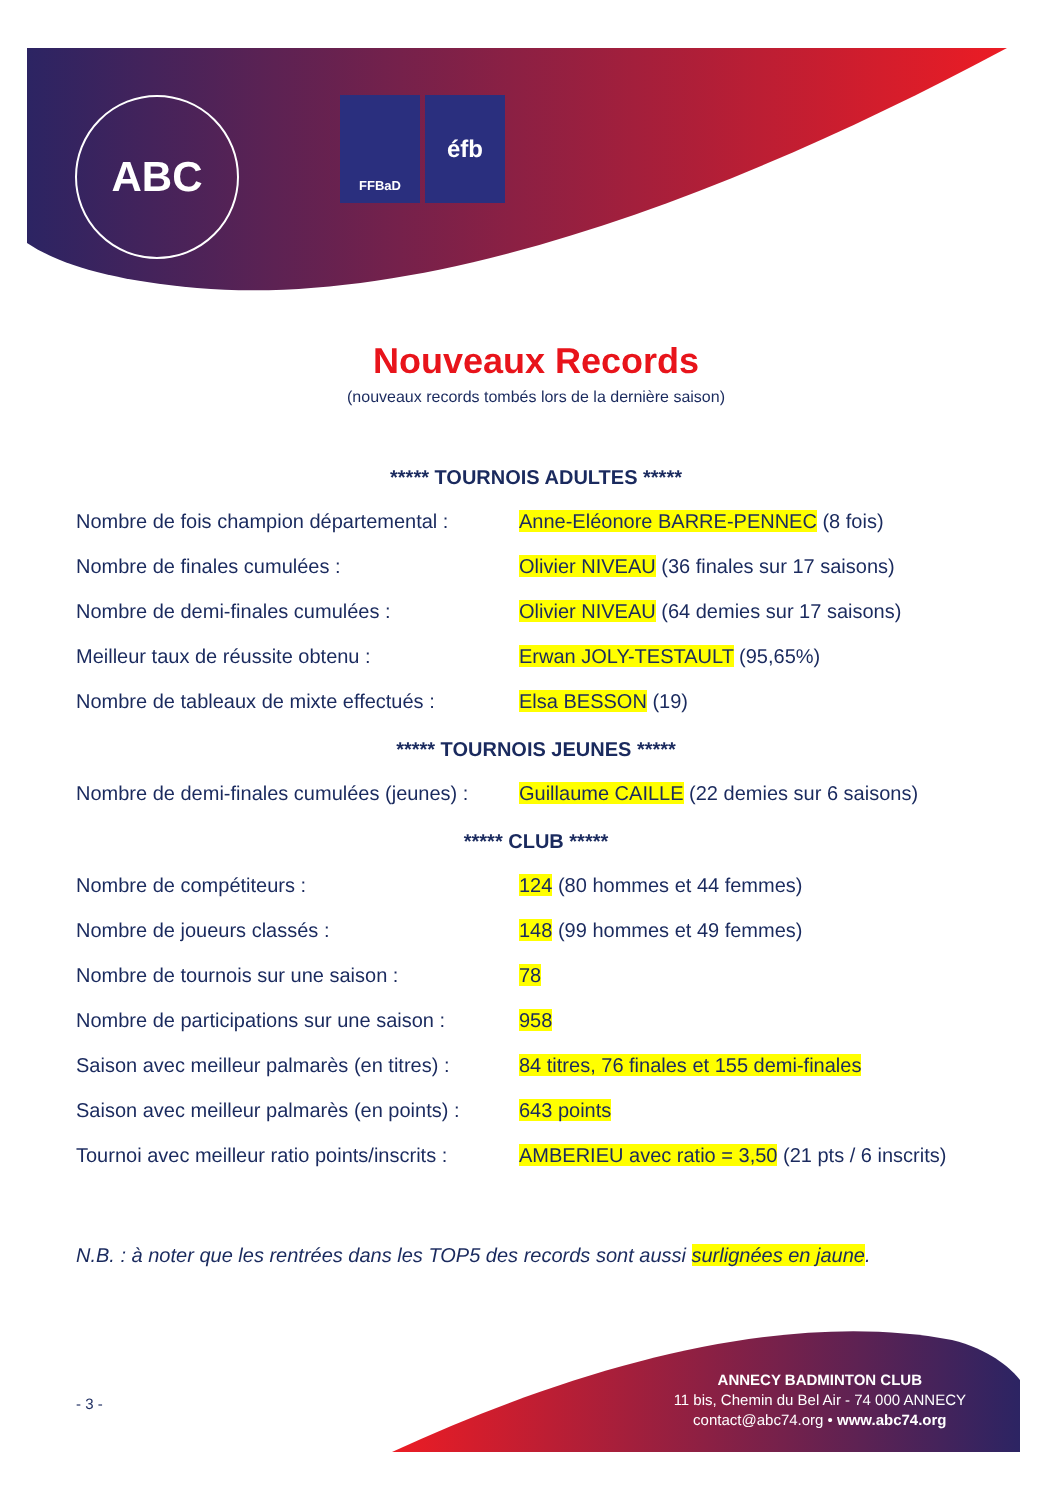ABC FFBaD éfb
Nouveaux Records
(nouveaux records tombés lors de la dernière saison)
***** TOURNOIS ADULTES *****
| Nombre de fois champion départemental : | Anne-Eléonore BARRE-PENNEC (8 fois) |
| Nombre de finales cumulées : | Olivier NIVEAU (36 finales sur 17 saisons) |
| Nombre de demi-finales cumulées : | Olivier NIVEAU (64 demies sur 17 saisons) |
| Meilleur taux de réussite obtenu : | Erwan JOLY-TESTAULT (95,65%) |
| Nombre de tableaux de mixte effectués : | Elsa BESSON (19) |
***** TOURNOIS JEUNES *****
| Nombre de demi-finales cumulées (jeunes) : | Guillaume CAILLE (22 demies sur 6 saisons) |
***** CLUB *****
| Nombre de compétiteurs : | 124 (80 hommes et 44 femmes) |
| Nombre de joueurs classés : | 148 (99 hommes et 49 femmes) |
| Nombre de tournois sur une saison : | 78 |
| Nombre de participations sur une saison : | 958 |
| Saison avec meilleur palmarès (en titres) : | 84 titres, 76 finales et 155 demi-finales |
| Saison avec meilleur palmarès (en points) : | 643 points |
| Tournoi avec meilleur ratio points/inscrits : | AMBERIEU avec ratio = 3,50 (21 pts / 6 inscrits) |
N.B. : à noter que les rentrées dans les TOP5 des records sont aussi surlignées en jaune.
- 3 -
ANNECY BADMINTON CLUB
11 bis, Chemin du Bel Air - 74 000 ANNECY
contact@abc74.org • www.abc74.org